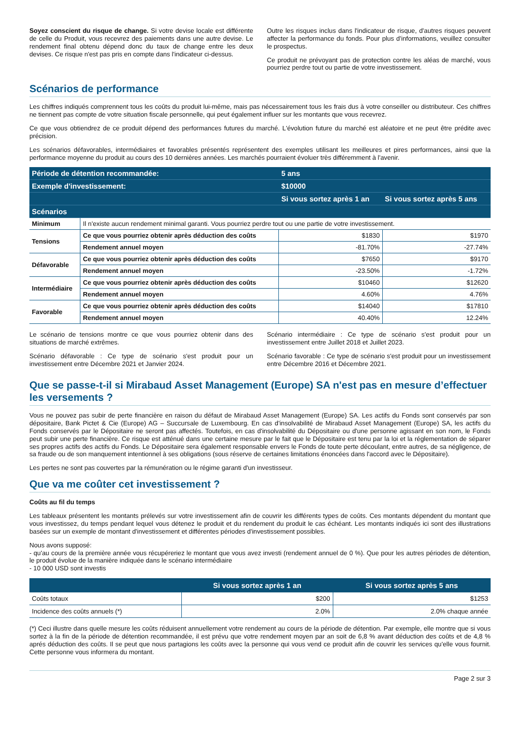Soyez conscient du risque de change. Si votre devise locale est différente de celle du Produit, vous recevrez des paiements dans une autre devise. Le rendement final obtenu dépend donc du taux de change entre les deux devises. Ce risque n'est pas pris en compte dans l'indicateur ci-dessus.
Outre les risques inclus dans l'indicateur de risque, d'autres risques peuvent affecter la performance du fonds. Pour plus d'informations, veuillez consulter le prospectus.
Ce produit ne prévoyant pas de protection contre les aléas de marché, vous pourriez perdre tout ou partie de votre investissement.
Scénarios de performance
Les chiffres indiqués comprennent tous les coûts du produit lui-même, mais pas nécessairement tous les frais dus à votre conseiller ou distributeur. Ces chiffres ne tiennent pas compte de votre situation fiscale personnelle, qui peut également influer sur les montants que vous recevrez.
Ce que vous obtiendrez de ce produit dépend des performances futures du marché. L'évolution future du marché est aléatoire et ne peut être prédite avec précision.
Les scénarios défavorables, intermédiaires et favorables présentés représentent des exemples utilisant les meilleures et pires performances, ainsi que la performance moyenne du produit au cours des 10 dernières années. Les marchés pourraient évoluer très différemment à l'avenir.
| Période de détention recommandée: | | 5 ans | |
| --- | --- | --- | --- |
| Exemple d'investissement: | | $10000 | |
| | | Si vous sortez après 1 an | Si vous sortez après 5 ans |
| Scénarios | | | |
| Minimum | Il n'existe aucun rendement minimal garanti. Vous pourriez perdre tout ou une partie de votre investissement. | | |
| Tensions | Ce que vous pourriez obtenir après déduction des coûts | $1830 | $1970 |
| | Rendement annuel moyen | -81.70% | -27.74% |
| Défavorable | Ce que vous pourriez obtenir après déduction des coûts | $7650 | $9170 |
| | Rendement annuel moyen | -23.50% | -1.72% |
| Intermédiaire | Ce que vous pourriez obtenir après déduction des coûts | $10460 | $12620 |
| | Rendement annuel moyen | 4.60% | 4.76% |
| Favorable | Ce que vous pourriez obtenir après déduction des coûts | $14040 | $17810 |
| | Rendement annuel moyen | 40.40% | 12.24% |
Le scénario de tensions montre ce que vous pourriez obtenir dans des situations de marché extrêmes.
Scénario défavorable : Ce type de scénario s'est produit pour un investissement entre Décembre 2021 et Janvier 2024.
Scénario intermédiaire : Ce type de scénario s'est produit pour un investissement entre Juillet 2018 et Juillet 2023.
Scénario favorable : Ce type de scénario s'est produit pour un investissement entre Décembre 2016 et Décembre 2021.
Que se passe-t-il si Mirabaud Asset Management (Europe) SA n'est pas en mesure d’effectuer les versements ?
Vous ne pouvez pas subir de perte financière en raison du défaut de Mirabaud Asset Management (Europe) SA. Les actifs du Fonds sont conservés par son dépositaire, Bank Pictet & Cie (Europe) AG – Succursale de Luxembourg. En cas d'insolvabilité de Mirabaud Asset Management (Europe) SA, les actifs du Fonds conservés par le Dépositaire ne seront pas affectés. Toutefois, en cas d'insolvabilité du Dépositaire ou d'une personne agissant en son nom, le Fonds peut subir une perte financière. Ce risque est atténué dans une certaine mesure par le fait que le Dépositaire est tenu par la loi et la réglementation de séparer ses propres actifs des actifs du Fonds. Le Dépositaire sera également responsable envers le Fonds de toute perte découlant, entre autres, de sa négligence, de sa fraude ou de son manquement intentionnel à ses obligations (sous réserve de certaines limitations énoncées dans l'accord avec le Dépositaire).
Les pertes ne sont pas couvertes par la rémunération ou le régime garanti d'un investisseur.
Que va me coûter cet investissement ?
Coûts au fil du temps
Les tableaux présentent les montants prélevés sur votre investissement afin de couvrir les différents types de coûts. Ces montants dépendent du montant que vous investissez, du temps pendant lequel vous détenez le produit et du rendement du produit le cas échéant. Les montants indiqués ici sont des illustrations basées sur un exemple de montant d'investissement et différentes périodes d'investissement possibles.
Nous avons supposé:
- qu'au cours de la première année vous récupéreriez le montant que vous avez investi (rendement annuel de 0 %). Que pour les autres périodes de détention, le produit évolue de la manière indiquée dans le scénario intermédiaire
- 10 000 USD sont investis
| | Si vous sortez après 1 an | Si vous sortez après 5 ans |
| --- | --- | --- |
| Coûts totaux | $200 | $1253 |
| Incidence des coûts annuels (*) | 2.0% | 2.0% chaque année |
(*) Ceci illustre dans quelle mesure les coûts réduisent annuellement votre rendement au cours de la période de détention. Par exemple, elle montre que si vous sortez à la fin de la période de détention recommandée, il est prévu que votre rendement moyen par an soit de 6,8 % avant déduction des coûts et de 4,8 % aprés déduction des coûts. Il se peut que nous partagions les coûts avec la personne qui vous vend ce produit afin de couvrir les services qu'elle vous fournit. Cette personne vous informera du montant.
Page 2 sur 3